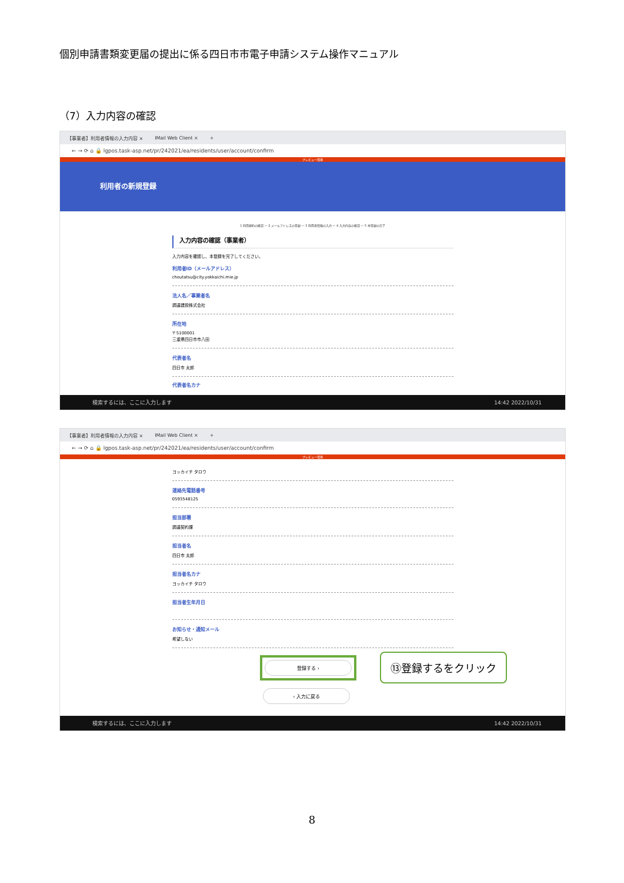個別申請書類変更届の提出に係る四日市市電子申請システム操作マニュアル
（7）入力内容の確認
【事業者】利用者情報の入力内容 × IMail Web Client × +
← → ⟳ ⌂ 🔒 lgpos.task-asp.net/pr/242021/ea/residents/user/account/confirm
プレビュー環境
利用者の新規登録
1 利用規約の確認 — 2 メールアドレスの登録 — 3 利用者情報の入力 — 4 入力内容の確認 — 5 本登録の完了
入力内容の確認（事業者）
入力内容を確認し、本登録を完了してください。
利用者ID（メールアドレス）
choutatsu@city.yokkaichi.mie.jp
法人名／事業者名
調達建設株式会社
所在地
〒 5100001
三重県四日市市八田
代表者名
四日市 太郎
代表者名カナ
検索するには、ここに入力します 14:42 2022/10/31
【事業者】利用者情報の入力内容 × IMail Web Client × +
← → ⟳ ⌂ 🔒 lgpos.task-asp.net/pr/242021/ea/residents/user/account/confirm
プレビュー環境
ヨッカイチ タロウ
連絡先電話番号
0593548125
担当部署
調達契約課
担当者名
四日市 太郎
担当者名カナ
ヨッカイチ タロウ
担当者生年月日
お知らせ・通知メール
希望しない
登録する ›
⑬登録するをクリック
‹ 入力に戻る
検索するには、ここに入力します 14:42 2022/10/31
8